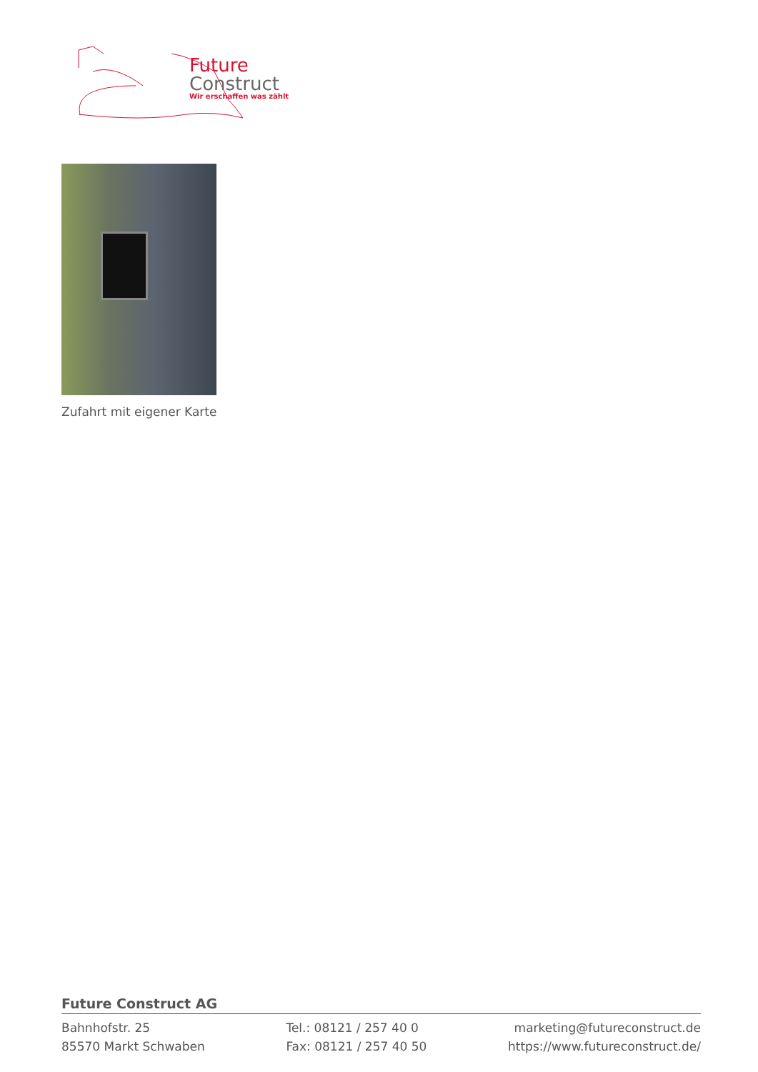Future
Construct
Wir erschaffen was zählt
Zufahrt mit eigener Karte
Future Construct AG
Bahnhofstr. 25
85570 Markt Schwaben
Tel.: 08121 / 257 40 0
Fax: 08121 / 257 40 50
marketing@futureconstruct.de
https://www.futureconstruct.de/